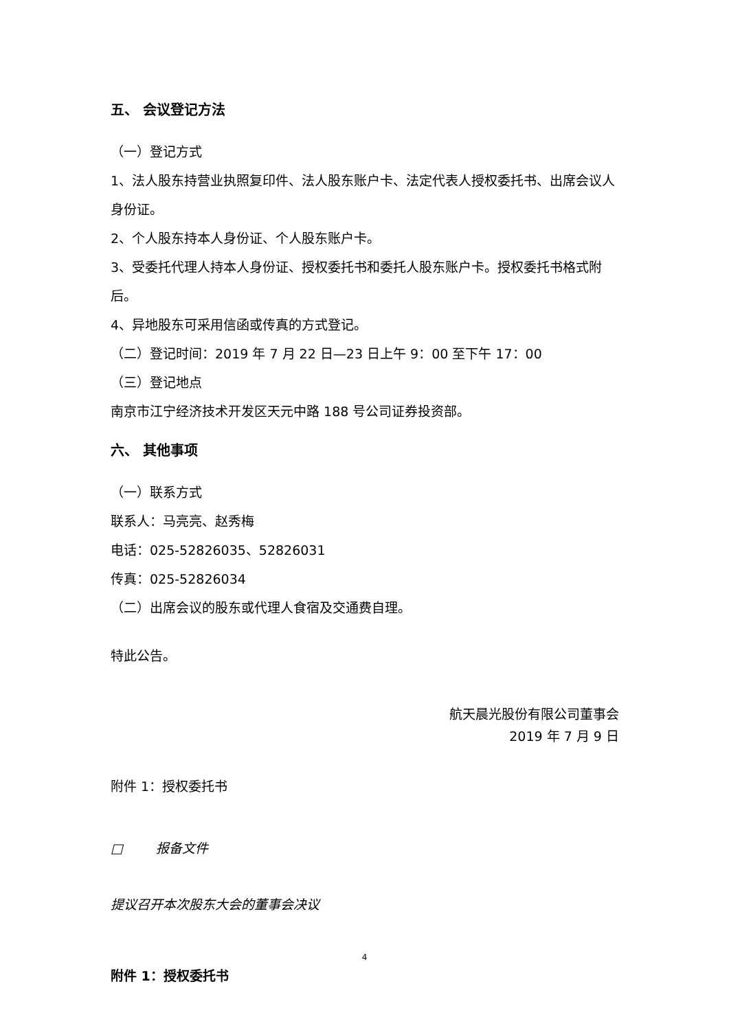五、 会议登记方法
（一）登记方式
1、法人股东持营业执照复印件、法人股东账户卡、法定代表人授权委托书、出席会议人身份证。
2、个人股东持本人身份证、个人股东账户卡。
3、受委托代理人持本人身份证、授权委托书和委托人股东账户卡。授权委托书格式附后。
4、异地股东可采用信函或传真的方式登记。
（二）登记时间：2019 年 7 月 22 日—23 日上午 9：00 至下午 17：00
（三）登记地点
南京市江宁经济技术开发区天元中路 188 号公司证券投资部。
六、 其他事项
（一）联系方式
联系人：马亮亮、赵秀梅
电话：025-52826035、52826031
传真：025-52826034
（二）出席会议的股东或代理人食宿及交通费自理。
特此公告。
航天晨光股份有限公司董事会
2019 年 7 月 9 日
附件 1：授权委托书
□ 报备文件
提议召开本次股东大会的董事会决议
附件 1：授权委托书
4